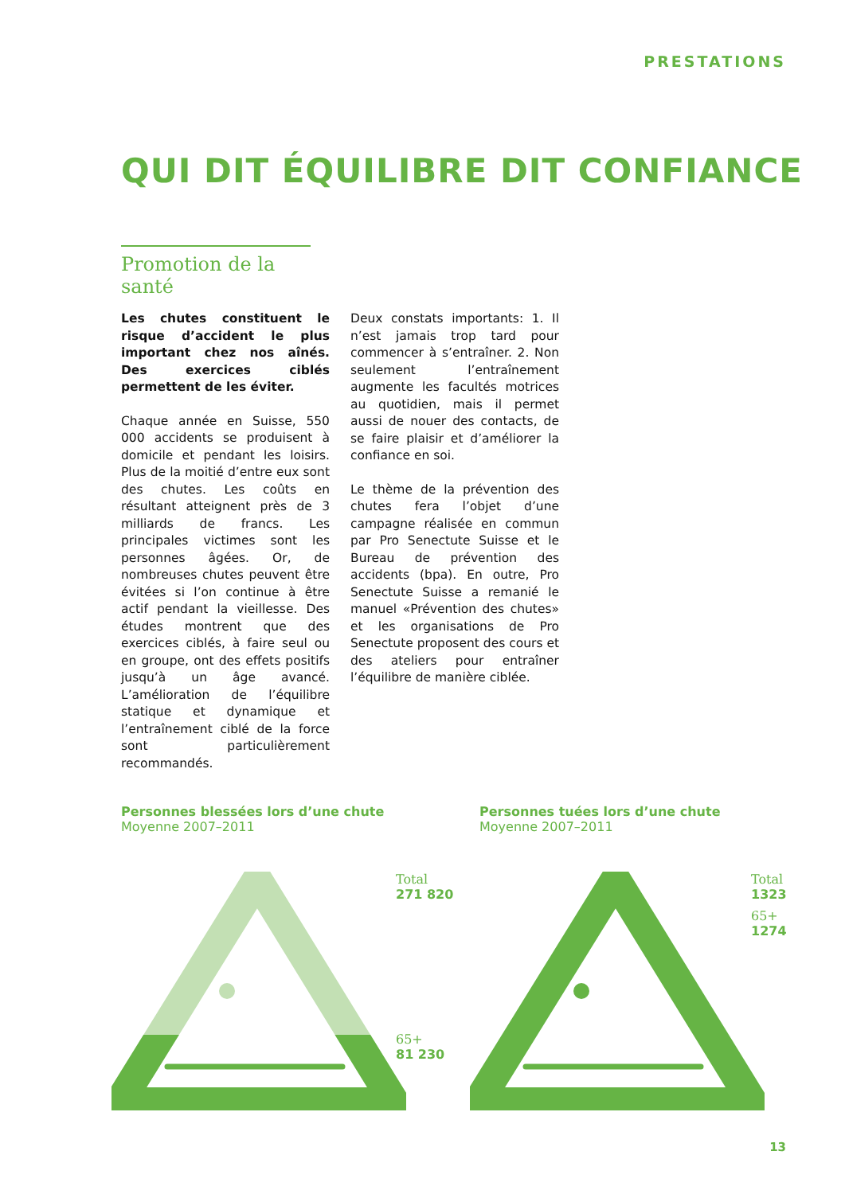PRESTATIONS
QUI DIT ÉQUILIBRE DIT CONFIANCE
Promotion de la santé
Les chutes constituent le risque d’accident le plus important chez nos aînés. Des exercices ciblés permettent de les éviter.
Chaque année en Suisse, 550 000 accidents se produisent à domicile et pendant les loisirs. Plus de la moitié d’entre eux sont des chutes. Les coûts en résultant atteignent près de 3 milliards de francs. Les principales victimes sont les personnes âgées. Or, de nombreuses chutes peuvent être évitées si l’on continue à être actif pendant la vieillesse. Des études montrent que des exercices ciblés, à faire seul ou en groupe, ont des effets positifs jusqu’à un âge avancé. L’amélioration de l’équilibre statique et dynamique et l’entraînement ciblé de la force sont particulièrement recommandés.
Deux constats importants: 1. Il n’est jamais trop tard pour commencer à s’entraîner. 2. Non seulement l’entraînement augmente les facultés motrices au quotidien, mais il permet aussi de nouer des contacts, de se faire plaisir et d’améliorer la confiance en soi.
Le thème de la prévention des chutes fera l’objet d’une campagne réalisée en commun par Pro Senectute Suisse et le Bureau de prévention des accidents (bpa). En outre, Pro Senectute Suisse a remanié le manuel «Prévention des chutes» et les organisations de Pro Senectute proposent des cours et des ateliers pour entraîner l’équilibre de manière ciblée.
Personnes blessées lors d’une chute
Moyenne 2007–2011
Personnes tuées lors d’une chute
Moyenne 2007–2011
Total
271 820
65+
81 230
Total
1323
65+
1274
13